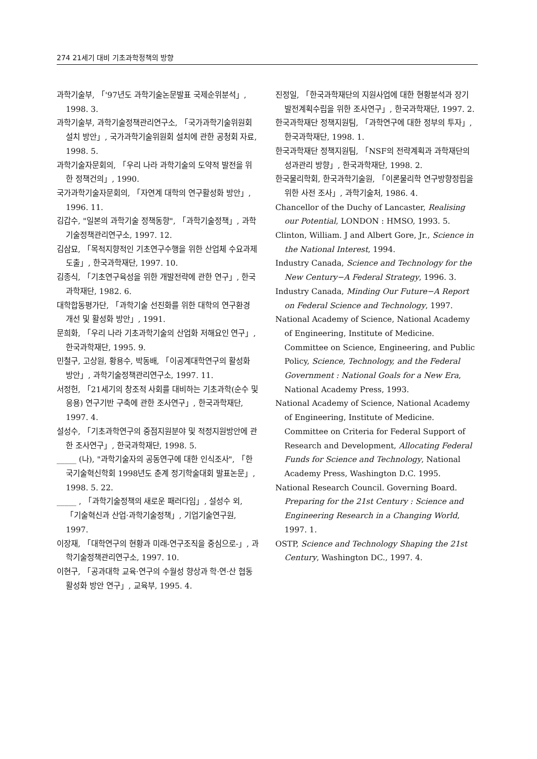274 21세기 대비 기초과학정책의 방향
과학기술부, 「'97년도 과학기술논문발표 국제순위분석」, 1998. 3.
과학기술부, 과학기술정책관리연구소, 「국가과학기술위원회 설치 방안」, 국가과학기술위원회 설치에 관한 공청회 자료, 1998. 5.
과학기술자문회의, 「우리 나라 과학기술의 도약적 발전을 위한 정책건의」, 1990.
국가과학기술자문회의, 「자연계 대학의 연구활성화 방안」, 1996. 11.
김갑수, "일본의 과학기술 정책동향", 「과학기술정책」, 과학기술정책관리연구소, 1997. 12.
김삼묘, 「목적지향적인 기초연구수행을 위한 산업체 수요과제 도출」, 한국과학재단, 1997. 10.
김종식, 「기초연구육성을 위한 개발전략에 관한 연구」, 한국과학재단, 1982. 6.
대학합동평가단, 「과학기술 선진화를 위한 대학의 연구환경 개선 및 활성화 방안」, 1991.
문희화, 「우리 나라 기초과학기술의 산업화 저해요인 연구」, 한국과학재단, 1995. 9.
민철구, 고상원, 황용수, 박동배, 「이공계대학연구의 활성화 방안」, 과학기술정책관리연구소, 1997. 11.
서정헌, 「21세기의 창조적 사회를 대비하는 기초과학(순수 및 응용) 연구기반 구축에 관한 조사연구」, 한국과학재단, 1997. 4.
설성수, 「기초과학연구의 중점지원분야 및 적정지원방안에 관한 조사연구」, 한국과학재단, 1998. 5.
_____ (나), "과학기술자의 공동연구에 대한 인식조사", 「한국기술혁신학회 1998년도 춘계 정기학술대회 발표논문」, 1998. 5. 22.
_____ , 「과학기술정책의 새로운 패러다임」, 설성수 외, 「기술혁신과 산업·과학기술정책」, 기업기술연구원, 1997.
이장재, 「대학연구의 현황과 미래-연구조직을 중심으로-」, 과학기술정책관리연구소, 1997. 10.
이현구, 「공과대학 교육·연구의 수월성 향상과 학·연·산 협동 활성화 방안 연구」, 교육부, 1995. 4.
진정일, 「한국과학재단의 지원사업에 대한 현황분석과 장기 발전계획수립을 위한 조사연구」, 한국과학재단, 1997. 2.
한국과학재단 정책지원팀, 「과학연구에 대한 정부의 투자」, 한국과학재단, 1998. 1.
한국과학재단 정책지원팀, 「NSF의 전략계획과 과학재단의 성과관리 방향」, 한국과학재단, 1998. 2.
한국물리학회, 한국과학기술원, 「이론물리학 연구방향정립을 위한 사전 조사」, 과학기술처, 1986. 4.
Chancellor of the Duchy of Lancaster, Realising our Potential, LONDON : HMSO, 1993. 5.
Clinton, William. J and Albert Gore, Jr., Science in the National Interest, 1994.
Industry Canada, Science and Technology for the New Century−A Federal Strategy, 1996. 3.
Industry Canada, Minding Our Future−A Report on Federal Science and Technology, 1997.
National Academy of Science, National Academy of Engineering, Institute of Medicine. Committee on Science, Engineering, and Public Policy, Science, Technology, and the Federal Government : National Goals for a New Era, National Academy Press, 1993.
National Academy of Science, National Academy of Engineering, Institute of Medicine. Committee on Criteria for Federal Support of Research and Development, Allocating Federal Funds for Science and Technology, National Academy Press, Washington D.C. 1995.
National Research Council. Governing Board. Preparing for the 21st Century : Science and Engineering Research in a Changing World, 1997. 1.
OSTP, Science and Technology Shaping the 21st Century, Washington DC., 1997. 4.